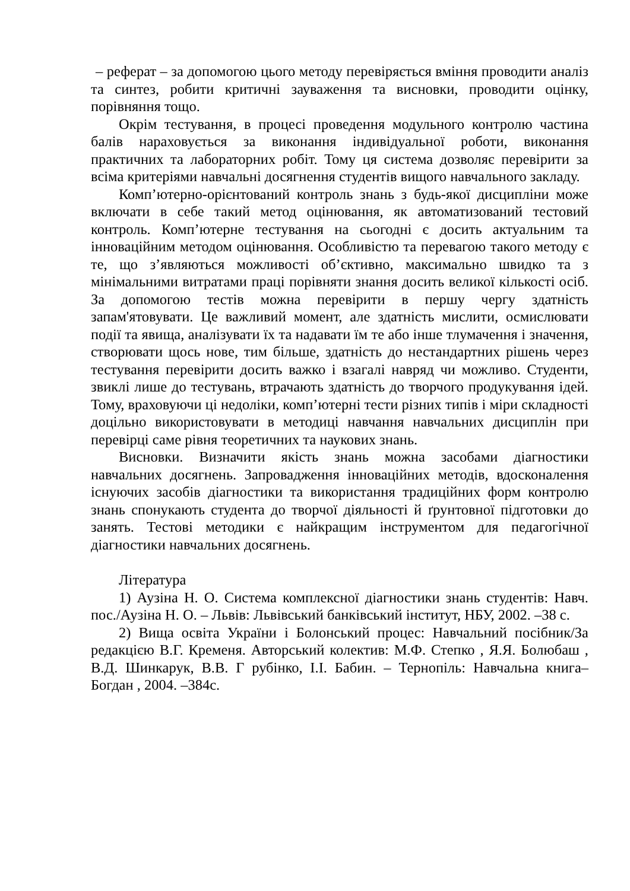– реферат – за допомогою цього методу перевіряється вміння проводити аналіз та синтез, робити критичні зауваження та висновки, проводити оцінку, порівняння тощо.
Окрім тестування, в процесі проведення модульного контролю частина балів нараховується за виконання індивідуальної роботи, виконання практичних та лабораторних робіт. Тому ця система дозволяє перевірити за всіма критеріями навчальні досягнення студентів вищого навчального закладу.
Комп’ютерно-орієнтований контроль знань з будь-якої дисципліни може включати в себе такий метод оцінювання, як автоматизований тестовий контроль. Комп’ютерне тестування на сьогодні є досить актуальним та інноваційним методом оцінювання. Особливістю та перевагою такого методу є те, що з’являються можливості об’єктивно, максимально швидко та з мінімальними витратами праці порівняти знання досить великої кількості осіб. За допомогою тестів можна перевірити в першу чергу здатність запам'ятовувати. Це важливий момент, але здатність мислити, осмислювати події та явища, аналізувати їх та надавати їм те або інше тлумачення і значення, створювати щось нове, тим більше, здатність до нестандартних рішень через тестування перевірити досить важко і взагалі навряд чи можливо. Студенти, звиклі лише до тестувань, втрачають здатність до творчого продукування ідей. Тому, враховуючи ці недоліки, комп’ютерні тести різних типів і міри складності доцільно використовувати в методиці навчання навчальних дисциплін при перевірці саме рівня теоретичних та наукових знань.
Висновки. Визначити якість знань можна засобами діагностики навчальних досягнень. Запровадження інноваційних методів, вдосконалення існуючих засобів діагностики та використання традиційних форм контролю знань спонукають студента до творчої діяльності й ґрунтовної підготовки до занять. Тестові методики є найкращим інструментом для педагогічної діагностики навчальних досягнень.
Література
1) Аузіна Н. О. Система комплексної діагностики знань студентів: Навч. пос./Аузіна Н. О. – Львів: Львівський банківський інститут, НБУ, 2002. –38 с.
2) Вища освіта України і Болонський процес: Навчальний посібник/За редакцією В.Г. Кременя. Авторський колектив: М.Ф. Степко , Я.Я. Болюбаш , В.Д. Шинкарук, В.В. Г рубінко, І.І. Бабин. – Тернопіль: Навчальна книга– Богдан , 2004. –384с.